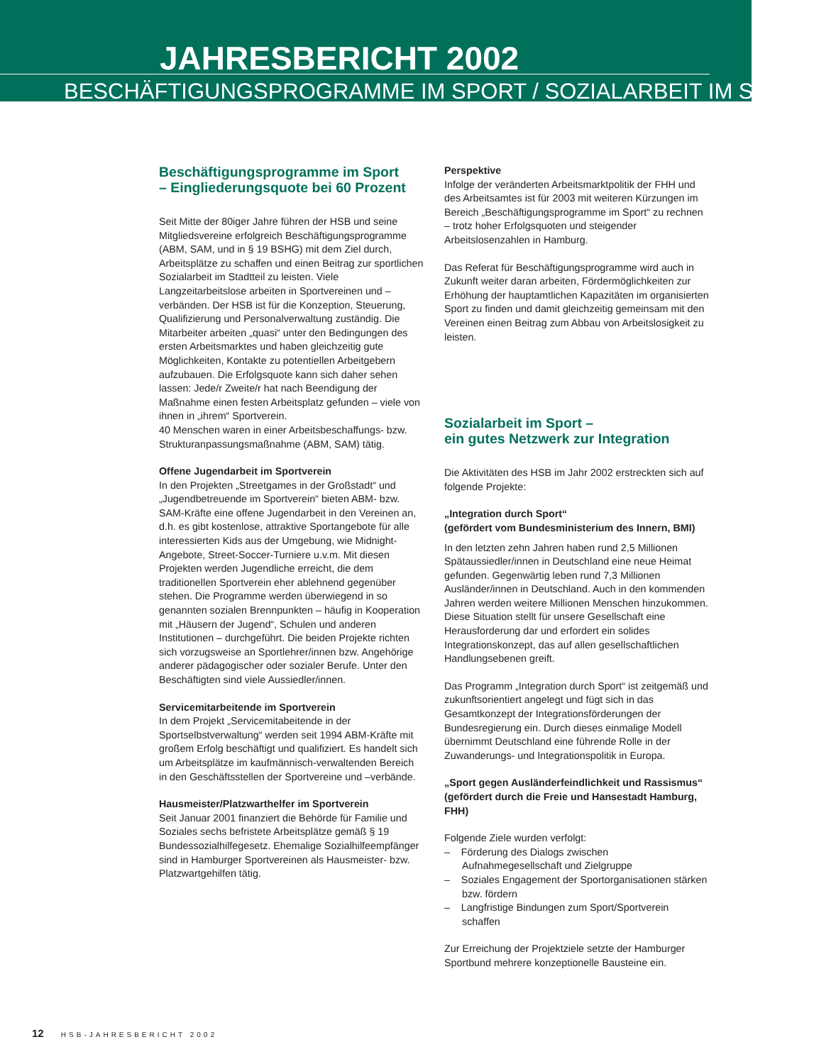JAHRESBERICHT 2002
BESCHÄFTIGUNGSPROGRAMME IM SPORT / SOZIALARBEIT IM SPORT
Beschäftigungsprogramme im Sport
– Eingliederungsquote bei 60 Prozent
Seit Mitte der 80iger Jahre führen der HSB und seine Mitgliedsvereine erfolgreich Beschäftigungsprogramme (ABM, SAM, und in § 19 BSHG) mit dem Ziel durch, Arbeitsplätze zu schaffen und einen Beitrag zur sportlichen Sozialarbeit im Stadtteil zu leisten. Viele Langzeitarbeitslose arbeiten in Sportvereinen und –verbänden. Der HSB ist für die Konzeption, Steuerung, Qualifizierung und Personalverwaltung zuständig. Die Mitarbeiter arbeiten „quasi“ unter den Bedingungen des ersten Arbeitsmarktes und haben gleichzeitig gute Möglichkeiten, Kontakte zu potentiellen Arbeitgebern aufzubauen. Die Erfolgsquote kann sich daher sehen lassen: Jede/r Zweite/r hat nach Beendigung der Maßnahme einen festen Arbeitsplatz gefunden – viele von ihnen in „ihrem“ Sportverein.
40 Menschen waren in einer Arbeitsbeschaffungs- bzw. Strukturanpassungsmaßnahme (ABM, SAM) tätig.
Offene Jugendarbeit im Sportverein
In den Projekten „Streetgames in der Großstadt“ und „Jugendbetreuende im Sportverein“ bieten ABM- bzw. SAM-Kräfte eine offene Jugendarbeit in den Vereinen an, d.h. es gibt kostenlose, attraktive Sportangebote für alle interessierten Kids aus der Umgebung, wie Midnight-Angebote, Street-Soccer-Turniere u.v.m. Mit diesen Projekten werden Jugendliche erreicht, die dem traditionellen Sportverein eher ablehnend gegenüber stehen. Die Programme werden überwiegend in so genannten sozialen Brennpunkten – häufig in Kooperation mit „Häusern der Jugend“, Schulen und anderen Institutionen – durchgeführt. Die beiden Projekte richten sich vorzugsweise an Sportlehrer/innen bzw. Angehörige anderer pädagogischer oder sozialer Berufe. Unter den Beschäftigten sind viele Aussiedler/innen.
Servicemitarbeitende im Sportverein
In dem Projekt „Servicemitabeitende in der Sportselbstverwaltung“ werden seit 1994 ABM-Kräfte mit großem Erfolg beschäftigt und qualifiziert. Es handelt sich um Arbeitsplätze im kaufmännisch-verwaltenden Bereich in den Geschäftsstellen der Sportvereine und –verbände.
Hausmeister/Platzwarthelfer im Sportverein
Seit Januar 2001 finanziert die Behörde für Familie und Soziales sechs befristete Arbeitsplätze gemäß § 19 Bundessozialhilfegesetz. Ehemalige Sozialhilfeempfänger sind in Hamburger Sportvereinen als Hausmeister- bzw. Platzwartgehilfen tätig.
Perspektive
Infolge der veränderten Arbeitsmarktpolitik der FHH und des Arbeitsamtes ist für 2003 mit weiteren Kürzungen im Bereich „Beschäftigungsprogramme im Sport“ zu rechnen – trotz hoher Erfolgsquoten und steigender Arbeitslosenzahlen in Hamburg.
Das Referat für Beschäftigungsprogramme wird auch in Zukunft weiter daran arbeiten, Fördermöglichkeiten zur Erhöhung der hauptamtlichen Kapazitäten im organisierten Sport zu finden und damit gleichzeitig gemeinsam mit den Vereinen einen Beitrag zum Abbau von Arbeitslosigkeit zu leisten.
Sozialarbeit im Sport –
ein gutes Netzwerk zur Integration
Die Aktivitäten des HSB im Jahr 2002 erstreckten sich auf folgende Projekte:
„Integration durch Sport“
(gefördert vom Bundesministerium des Innern, BMI)
In den letzten zehn Jahren haben rund 2,5 Millionen Spätaussiedler/innen in Deutschland eine neue Heimat gefunden. Gegenwärtig leben rund 7,3 Millionen Ausländer/innen in Deutschland. Auch in den kommenden Jahren werden weitere Millionen Menschen hinzukommen. Diese Situation stellt für unsere Gesellschaft eine Herausforderung dar und erfordert ein solides Integrationskonzept, das auf allen gesellschaftlichen Handlungsebenen greift.
Das Programm „Integration durch Sport“ ist zeitgemäß und zukunftsorientiert angelegt und fügt sich in das Gesamtkonzept der Integrationsförderungen der Bundesregierung ein. Durch dieses einmalige Modell übernimmt Deutschland eine führende Rolle in der Zuwanderungs- und Integrationspolitik in Europa.
„Sport gegen Ausländerfeindlichkeit und Rassismus“
(gefördert durch die Freie und Hansestadt Hamburg, FHH)
Folgende Ziele wurden verfolgt:
– Förderung des Dialogs zwischen Aufnahmegesellschaft und Zielgruppe
– Soziales Engagement der Sportorganisationen stärken bzw. fördern
– Langfristige Bindungen zum Sport/Sportverein schaffen
Zur Erreichung der Projektziele setzte der Hamburger Sportbund mehrere konzeptionelle Bausteine ein.
12 HSB-JAHRESBERICHT 2002